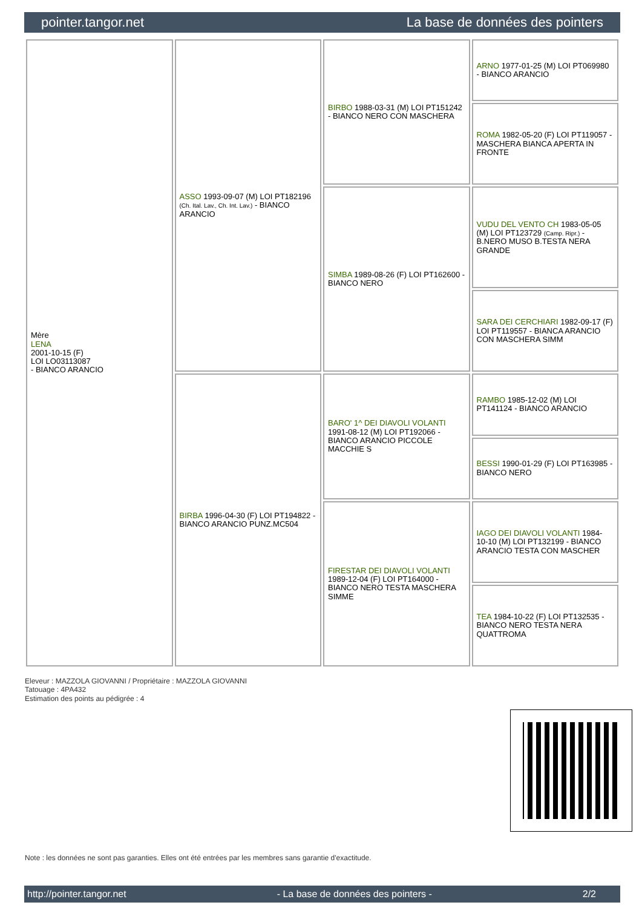pointer.tangor.net La base de données des pointers
| Mère LENA 2001-10-15 (F) LOI LO03113087 - BIANCO ARANCIO | ASSO 1993-09-07 (M) LOI PT182196 (Ch. Ital. Lav., Ch. Int. Lav.) - BIANCO ARANCIO | BIRBO 1988-03-31 (M) LOI PT151242 - BIANCO NERO CON MASCHERA | ARNO 1977-01-25 (M) LOI PT069980 - BIANCO ARANCIO |
| | | | ROMA 1982-05-20 (F) LOI PT119057 - MASCHERA BIANCA APERTA IN FRONTE |
| | | SIMBA 1989-08-26 (F) LOI PT162600 - BIANCO NERO | VUDU DEL VENTO CH 1983-05-05 (M) LOI PT123729 (Camp. Ripr.) - B.NERO MUSO B.TESTA NERA GRANDE |
| | | | SARA DEI CERCHIARI 1982-09-17 (F) LOI PT119557 - BIANCA ARANCIO CON MASCHERA SIMM |
| | BIRBA 1996-04-30 (F) LOI PT194822 - BIANCO ARANCIO PUNZ.MC504 | BARO' 1^ DEI DIAVOLI VOLANTI 1991-08-12 (M) LOI PT192066 - BIANCO ARANCIO PICCOLE MACCHIE S | RAMBO 1985-12-02 (M) LOI PT141124 - BIANCO ARANCIO |
| | | | BESSI 1990-01-29 (F) LOI PT163985 - BIANCO NERO |
| | | FIRESTAR DEI DIAVOLI VOLANTI 1989-12-04 (F) LOI PT164000 - BIANCO NERO TESTA MASCHERA SIMME | IAGO DEI DIAVOLI VOLANTI 1984-10-10 (M) LOI PT132199 - BIANCO ARANCIO TESTA CON MASCHER |
| | | | TEA 1984-10-22 (F) LOI PT132535 - BIANCO NERO TESTA NERA QUATTROMA |
Eleveur : MAZZOLA GIOVANNI / Propriétaire : MAZZOLA GIOVANNI
Tatouage : 4PA432
Estimation des points au pédigrée : 4
Note : les données ne sont pas garanties. Elles ont été entrées par les membres sans garantie d'exactitude.
http://pointer.tangor.net - La base de données des pointers - 2/2